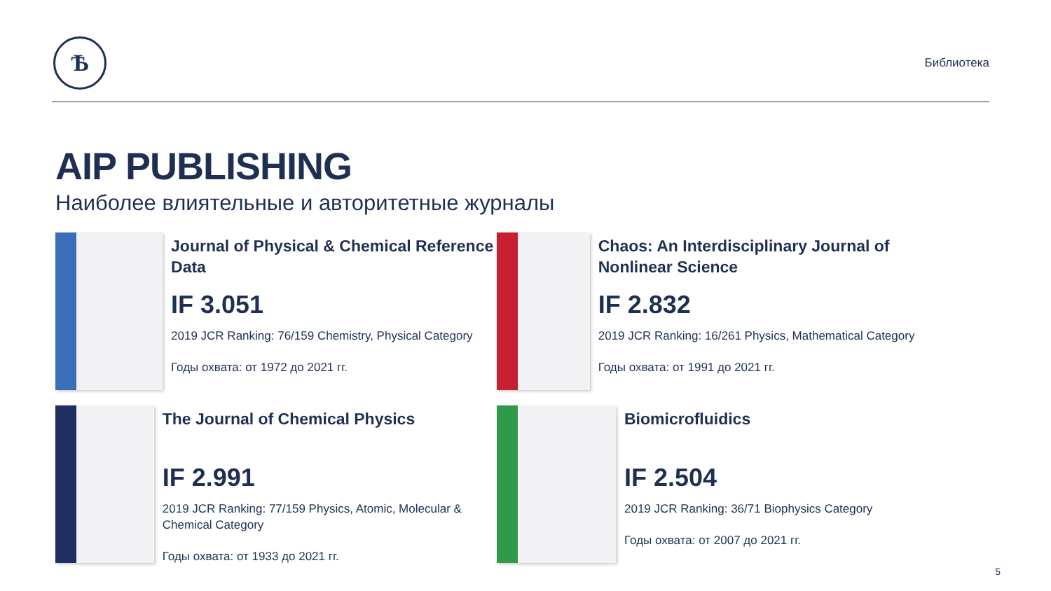Ѣ
Библиотека
AIP PUBLISHING
Наиболее влиятельные и авторитетные журналы
Journal of Physical & Chemical Reference Data
IF 3.051
2019 JCR Ranking: 76/159 Chemistry, Physical Category
Годы охвата: от 1972 до 2021 гг.
Chaos: An Interdisciplinary Journal of Nonlinear Science
IF 2.832
2019 JCR Ranking: 16/261 Physics, Mathematical Category
Годы охвата: от 1991 до 2021 гг.
The Journal of Chemical Physics
IF 2.991
2019 JCR Ranking: 77/159 Physics, Atomic, Molecular & Chemical Category
Годы охвата: от 1933 до 2021 гг.
Biomicrofluidics
IF 2.504
2019 JCR Ranking: 36/71 Biophysics Category
Годы охвата: от 2007 до 2021 гг.
5